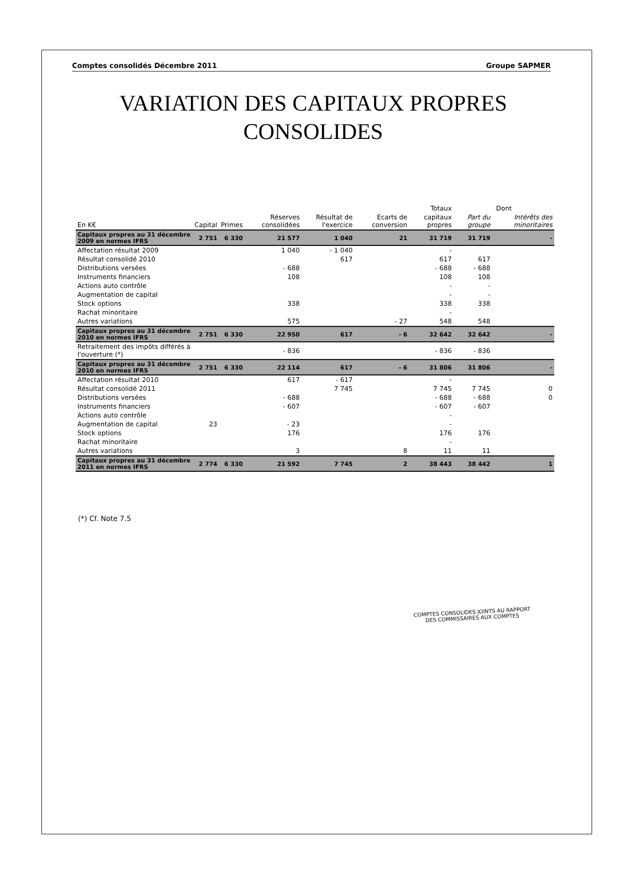Comptes consolidés Décembre 2011 Groupe SAPMER
VARIATION DES CAPITAUX PROPRES CONSOLIDES
| | | | | | | Totaux | Dont | |
| --- | --- | --- | --- | --- | --- | --- | --- | --- |
| En K€ | Capital | Primes | Réserves consolidées | Résultat de l'exercice | Ecarts de conversion | capitaux propres | Part du groupe | Intérêts des minoritaires |
| Capitaux propres au 31 décembre 2009 en normes IFRS | 2 751 | 6 330 | 21 577 | 1 040 | 21 | 31 719 | 31 719 | - |
| Affectation résultat 2009 | | | 1 040 | - 1 040 | | - | | |
| Résultat consolidé 2010 | | | | 617 | | 617 | 617 | |
| Distributions versées | | | - 688 | | | - 688 | - 688 | |
| Instruments financiers | | | 108 | | | 108 | 108 | |
| Actions auto contrôle | | | | | | - | - | |
| Augmentation de capital | | | | | | - | - | |
| Stock options | | | 338 | | | 338 | 338 | |
| Rachat minoritaire | | | | | | - | | |
| Autres variations | | | 575 | | - 27 | 548 | 548 | |
| Capitaux propres au 31 décembre 2010 en normes IFRS | 2 751 | 6 330 | 22 950 | 617 | - 6 | 32 642 | 32 642 | - |
| Retraitement des impôts différés à l'ouverture (*) | | | - 836 | | | - 836 | - 836 | |
| Capitaux propres au 31 décembre 2010 en normes IFRS | 2 751 | 6 330 | 22 114 | 617 | - 6 | 31 806 | 31 806 | - |
| Affectation résultat 2010 | | | 617 | - 617 | | - | | |
| Résultat consolidé 2011 | | | | 7 745 | | 7 745 | 7 745 | 0 |
| Distributions versées | | | - 688 | | | - 688 | - 688 | 0 |
| Instruments financiers | | | - 607 | | | - 607 | - 607 | |
| Actions auto contrôle | | | | | | - | | |
| Augmentation de capital | 23 | | - 23 | | | - | | |
| Stock options | | | 176 | | | 176 | 176 | |
| Rachat minoritaire | | | | | | - | | |
| Autres variations | | | 3 | | 8 | 11 | 11 | |
| Capitaux propres au 31 décembre 2011 en normes IFRS | 2 774 | 6 330 | 21 592 | 7 745 | 2 | 38 443 | 38 442 | 1 |
(*) Cf. Note 7.5
COMPTES CONSOLIDES JOINTS AU RAPPORT
DES COMMISSAIRES AUX COMPTES